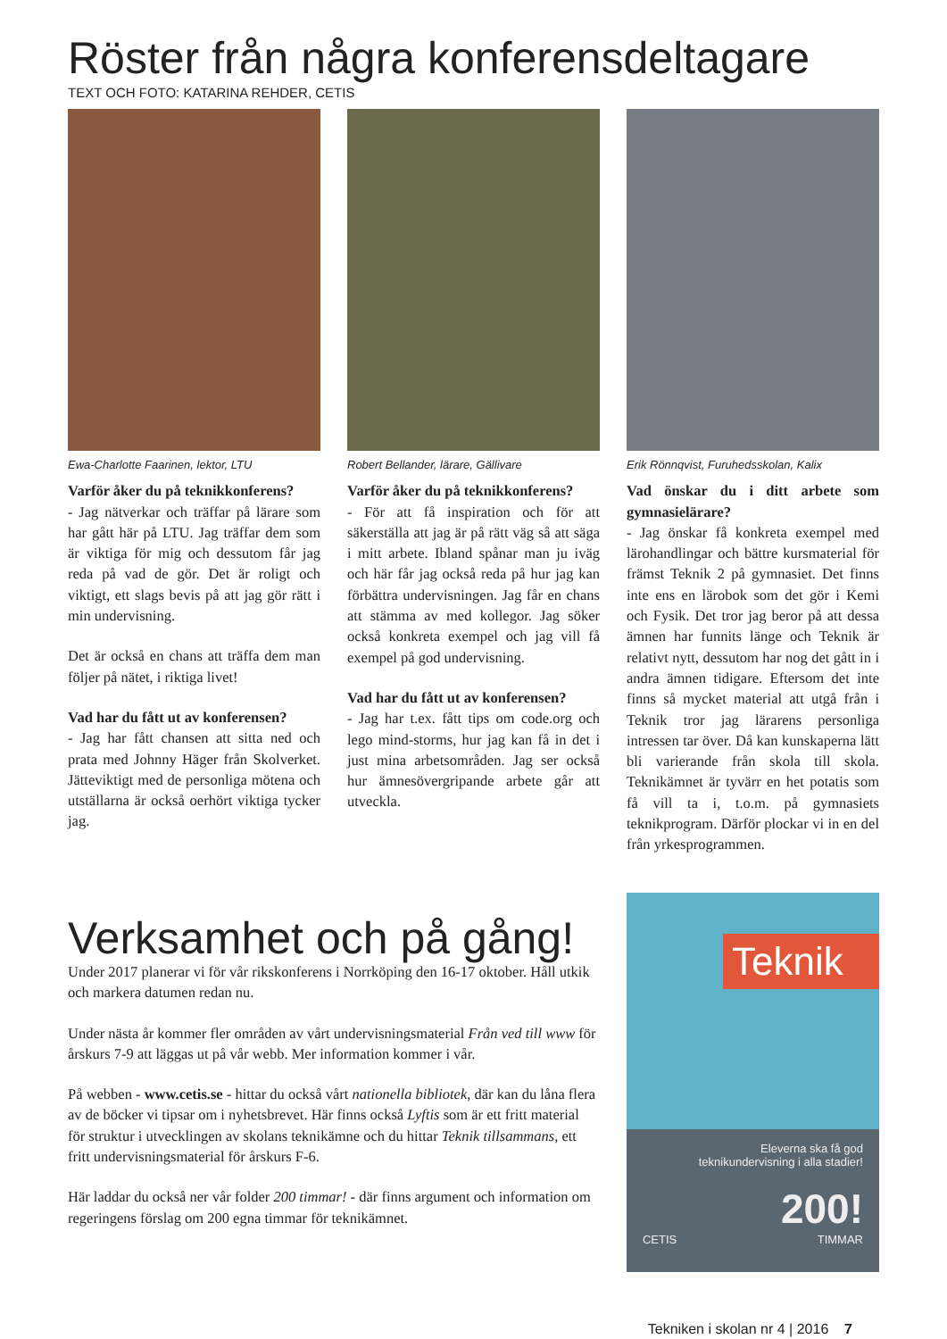Röster från några konferensdeltagare
TEXT OCH FOTO: KATARINA REHDER, CETIS
Ewa-Charlotte Faarinen, lektor, LTU
Varför åker du på teknikkonferens?
- Jag nätverkar och träffar på lärare som har gått här på LTU. Jag träffar dem som är viktiga för mig och dessutom får jag reda på vad de gör. Det är roligt och viktigt, ett slags bevis på att jag gör rätt i min undervisning.
Det är också en chans att träffa dem man följer på nätet, i riktiga livet!
Vad har du fått ut av konferensen?
- Jag har fått chansen att sitta ned och prata med Johnny Häger från Skolverket. Jätteviktigt med de personliga mötena och utställarna är också oerhört viktiga tycker jag.
Robert Bellander, lärare, Gällivare
Varför åker du på teknikkonferens?
- För att få inspiration och för att säkerställa att jag är på rätt väg så att säga i mitt arbete. Ibland spånar man ju iväg och här får jag också reda på hur jag kan förbättra undervisningen. Jag får en chans att stämma av med kollegor. Jag söker också konkreta exempel och jag vill få exempel på god undervisning.
Vad har du fått ut av konferensen?
- Jag har t.ex. fått tips om code.org och lego mind-storms, hur jag kan få in det i just mina arbetsområden. Jag ser också hur ämnesövergripande arbete går att utveckla.
Erik Rönnqvist, Furuhedsskolan, Kalix
Vad önskar du i ditt arbete som gymnasielärare?
- Jag önskar få konkreta exempel med lärohandlingar och bättre kursmaterial för främst Teknik 2 på gymnasiet. Det finns inte ens en lärobok som det gör i Kemi och Fysik. Det tror jag beror på att dessa ämnen har funnits länge och Teknik är relativt nytt, dessutom har nog det gått in i andra ämnen tidigare. Eftersom det inte finns så mycket material att utgå från i Teknik tror jag lärarens personliga intressen tar över. Då kan kunskaperna lätt bli varierande från skola till skola. Teknikämnet är tyvärr en het potatis som få vill ta i, t.o.m. på gymnasiets teknikprogram. Därför plockar vi in en del från yrkesprogrammen.
Verksamhet och på gång!
Under 2017 planerar vi för vår rikskonferens i Norrköping den 16-17 oktober. Håll utkik och markera datumen redan nu.
Under nästa år kommer fler områden av vårt undervisningsmaterial Från ved till www för årskurs 7-9 att läggas ut på vår webb. Mer information kommer i vår.
På webben - www.cetis.se - hittar du också vårt nationella bibliotek, där kan du låna flera av de böcker vi tipsar om i nyhetsbrevet. Här finns också Lyftis som är ett fritt material för struktur i utvecklingen av skolans teknikämne och du hittar Teknik tillsammans, ett fritt undervisningsmaterial för årskurs F-6.
Här laddar du också ner vår folder 200 timmar! - där finns argument och information om regeringens förslag om 200 egna timmar för teknikämnet.
Teknik
Eleverna ska få god
teknikundervisning i alla stadier!
200!
TIMMAR CETIS
Tekniken i skolan nr 4 | 2016 7